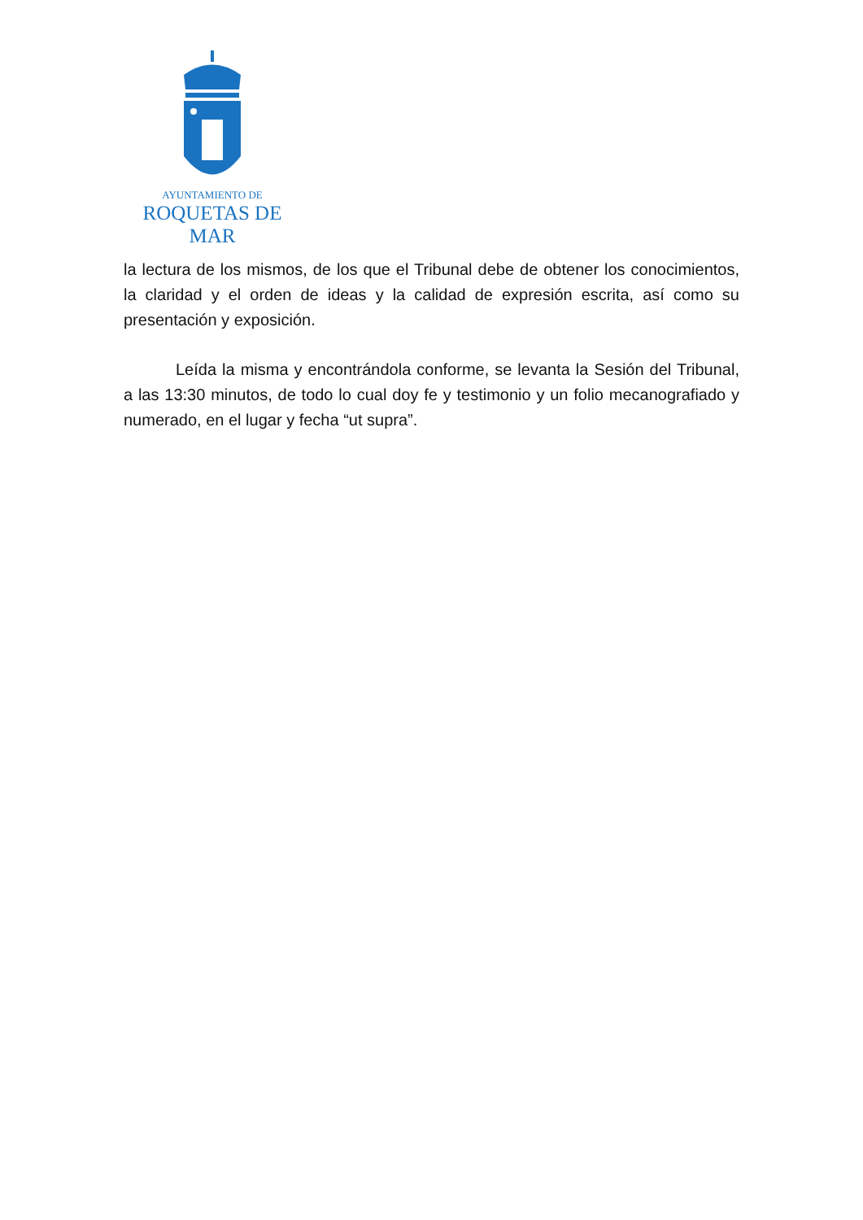AYUNTAMIENTO DE
ROQUETAS DE MAR
la lectura de los mismos, de los que el Tribunal debe de obtener los conocimientos, la claridad y el orden de ideas y la calidad de expresión escrita, así como su presentación y exposición.
Leída la misma y encontrándola conforme, se levanta la Sesión del Tribunal, a las 13:30 minutos, de todo lo cual doy fe y testimonio y un folio mecanografiado y numerado, en el lugar y fecha “ut supra”.